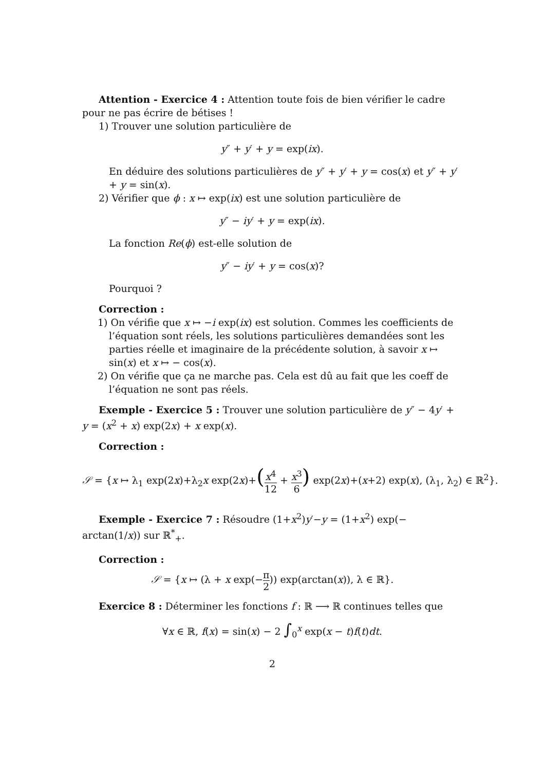Attention - Exercice 4 : Attention toute fois de bien vérifier le cadre pour ne pas écrire de bétises !
1) Trouver une solution particulière de
y″ + y′ + y = exp(ix).
En déduire des solutions particulières de y″ + y′ + y = cos(x) et y″ + y′ + y = sin(x).
2) Vérifier que ϕ : x ↦ exp(ix) est une solution particulière de
y″ − iy′ + y = exp(ix).
La fonction Re(ϕ) est-elle solution de
y″ − iy′ + y = cos(x)?
Pourquoi ?
Correction :
1) On vérifie que x ↦ −i exp(ix) est solution. Commes les coefficients de l’équation sont réels, les solutions particulières demandées sont les parties réelle et imaginaire de la précédente solution, à savoir x ↦ sin(x) et x ↦ − cos(x).
2) On vérifie que ça ne marche pas. Cela est dû au fait que les coeff de l’équation ne sont pas réels.
Exemple - Exercice 5 : Trouver une solution particulière de y″ − 4y′ + y = (x<sup>2</sup> + x) exp(2x) + x exp(x).
Correction :
𝒮 = {x ↦ λ<sub>1</sub> exp(2x)+λ<sub>2</sub>x exp(2x)+(x<sup>4</sup> 12 + x<sup>3</sup> 6) exp(2x)+(x+2) exp(x), (λ<sub>1</sub>, λ<sub>2</sub>) ∈ ℝ<sup>2</sup>}.
Exemple - Exercice 7 : Résoudre (1+x<sup>2</sup>)y′−y = (1+x<sup>2</sup>) exp(− arctan(1/x)) sur ℝ<sup>*</sup><sub>+</sub>.
Correction :
𝒮 = {x ↦ (λ + x exp(−π 2)) exp(arctan(x)), λ ∈ ℝ}.
Exercice 8 : Déterminer les fonctions f : ℝ ⟶ ℝ continues telles que
∀x ∈ ℝ, f(x) = sin(x) − 2 ∫<sub>0</sub><sup>x</sup> exp(x − t)f(t)dt.
2